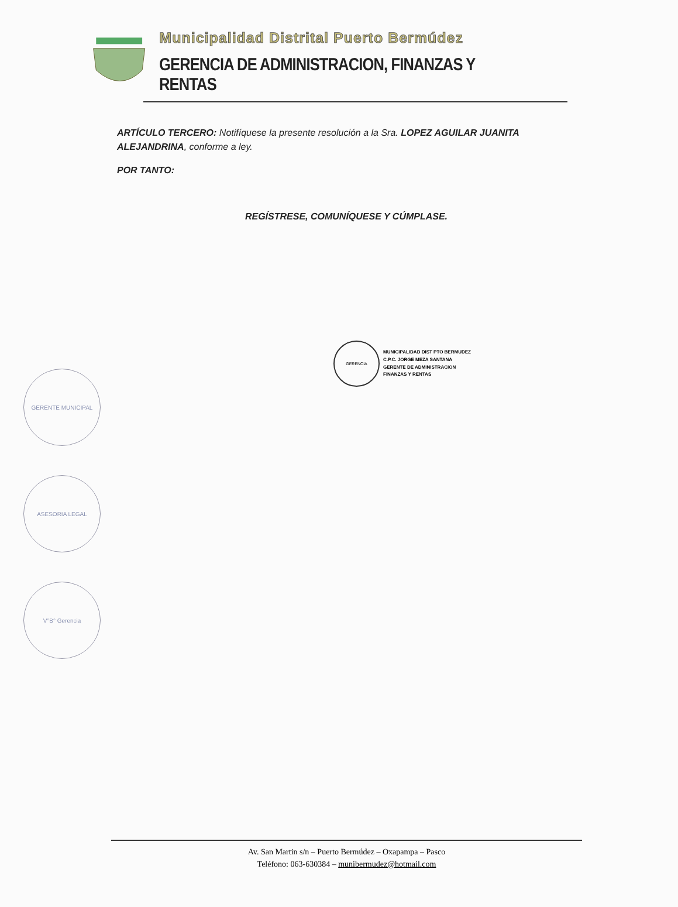Municipalidad Distrital Puerto Bermúdez
GERENCIA DE ADMINISTRACION, FINANZAS Y RENTAS
ARTÍCULO TERCERO: Notifíquese la presente resolución a la Sra. LOPEZ AGUILAR JUANITA ALEJANDRINA, conforme a ley.
POR TANTO:
REGÍSTRESE, COMUNÍQUESE Y CÚMPLASE.
GERENCIA
MUNICIPALIDAD DIST PTO BERMUDEZ
C.P.C. JORGE MEZA SANTANA
GERENTE DE ADMINISTRACION
FINANZAS Y RENTAS
GERENTE MUNICIPAL
ASESORIA LEGAL
V°B° Gerencia
Av. San Martin s/n – Puerto Bermúdez – Oxapampa – Pasco
Teléfono: 063-630384 – munibermudez@hotmail.com